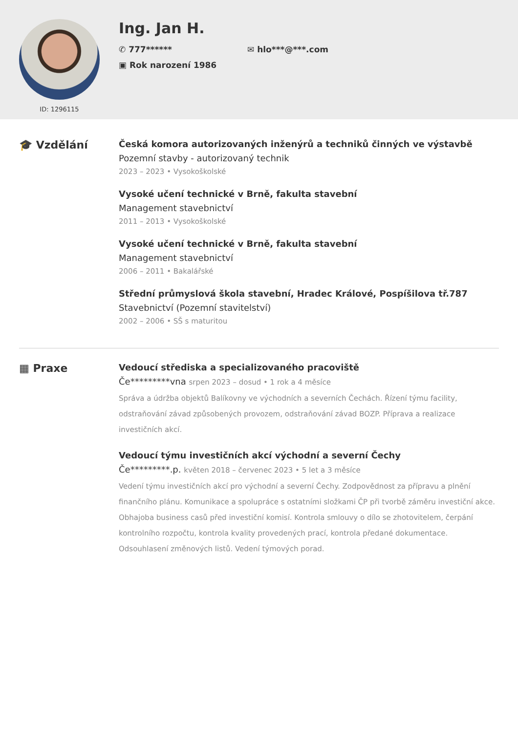ID: 1296115
Ing. Jan H.
✆ 777******
✉ hlo***@***.com
▣ Rok narození 1986
🎓 Vzdělání
Česká komora autorizovaných inženýrů a techniků činných ve výstavbě
Pozemní stavby - autorizovaný technik
2023 – 2023 • Vysokoškolské
Vysoké učení technické v Brně, fakulta stavební
Management stavebnictví
2011 – 2013 • Vysokoškolské
Vysoké učení technické v Brně, fakulta stavební
Management stavebnictví
2006 – 2011 • Bakalářské
Střední průmyslová škola stavební, Hradec Králové, Pospíšilova tř.787
Stavebnictví (Pozemní stavitelství)
2002 – 2006 • SŠ s maturitou
▦ Praxe
Vedoucí střediska a specializovaného pracoviště
Če*********vna srpen 2023 – dosud • 1 rok a 4 měsíce
Správa a údržba objektů Balíkovny ve východních a severních Čechách. Řízení týmu facility, odstraňování závad způsobených provozem, odstraňování závad BOZP. Příprava a realizace investičních akcí.
Vedoucí týmu investičních akcí východní a severní Čechy
Če*********.p. květen 2018 – červenec 2023 • 5 let a 3 měsíce
Vedení týmu investičních akcí pro východní a severní Čechy. Zodpovědnost za přípravu a plnění finančního plánu. Komunikace a spolupráce s ostatními složkami ČP při tvorbě záměru investiční akce. Obhajoba business casů před investiční komisí. Kontrola smlouvy o dílo se zhotovitelem, čerpání kontrolního rozpočtu, kontrola kvality provedených prací, kontrola předané dokumentace. Odsouhlasení změnových listů. Vedení týmových porad.